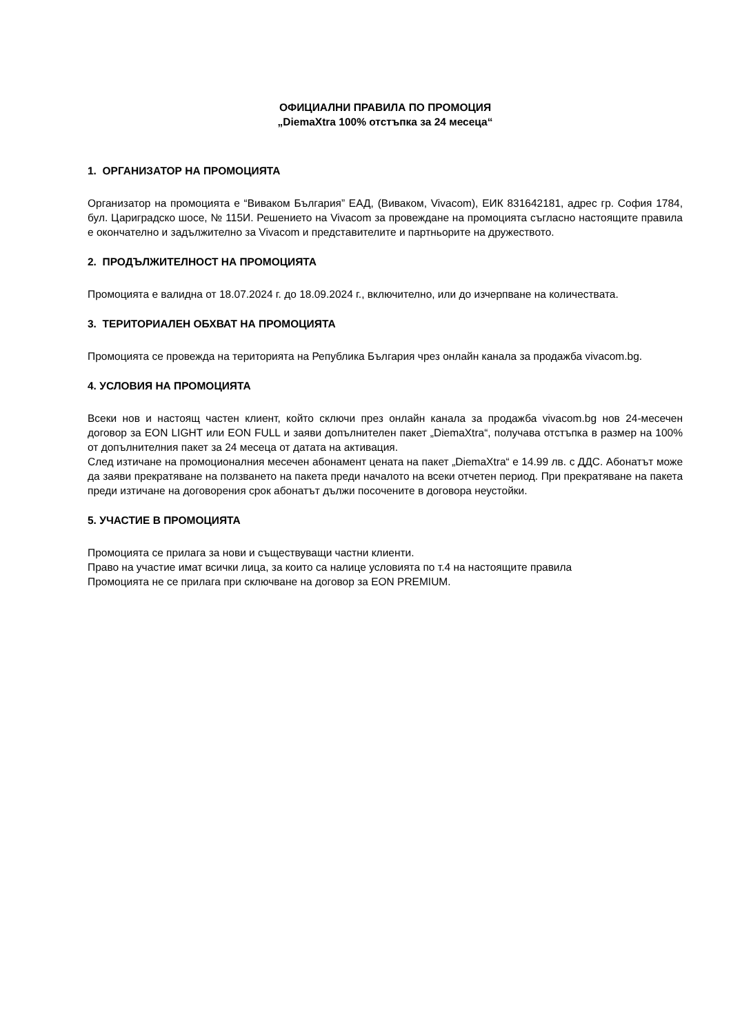ОФИЦИАЛНИ ПРАВИЛА ПО ПРОМОЦИЯ
„DiemaXtra 100% отстъпка за 24 месеца“
1. ОРГАНИЗАТОР НА ПРОМОЦИЯТА
Организатор на промоцията е “Виваком България” ЕАД, (Виваком, Vivacom), ЕИК 831642181, адрес гр. София 1784, бул. Цариградско шосе, № 115И. Решението на Vivacom за провеждане на промоцията съгласно настоящите правила е окончателно и задължително за Vivacom и представителите и партньорите на дружеството.
2. ПРОДЪЛЖИТЕЛНОСТ НА ПРОМОЦИЯТА
Промоцията е валидна от 18.07.2024 г. до 18.09.2024 г., включително, или до изчерпване на количествата.
3. ТЕРИТОРИАЛЕН ОБХВАТ НА ПРОМОЦИЯТА
Промоцията се провежда на територията на Република България чрез онлайн канала за продажба vivacom.bg.
4. УСЛОВИЯ НА ПРОМОЦИЯТА
Всеки нов и настоящ частен клиент, който сключи през онлайн канала за продажба vivacom.bg нов 24-месечен договор за EON LIGHT или EON FULL и заяви допълнителен пакет „DiemaXtra“, получава отстъпка в размер на 100% от допълнителния пакет за 24 месеца от датата на активация.
След изтичане на промоционалния месечен абонамент цената на пакет „DiemaXtra“ е 14.99 лв. с ДДС. Абонатът може да заяви прекратяване на ползването на пакета преди началото на всеки отчетен период. При прекратяване на пакета преди изтичане на договорения срок абонатът дължи посочените в договора неустойки.
5. УЧАСТИЕ В ПРОМОЦИЯТА
Промоцията се прилага за нови и съществуващи частни клиенти.
Право на участие имат всички лица, за които са налице условията по т.4 на настоящите правила
Промоцията не се прилага при сключване на договор за EON PREMIUM.